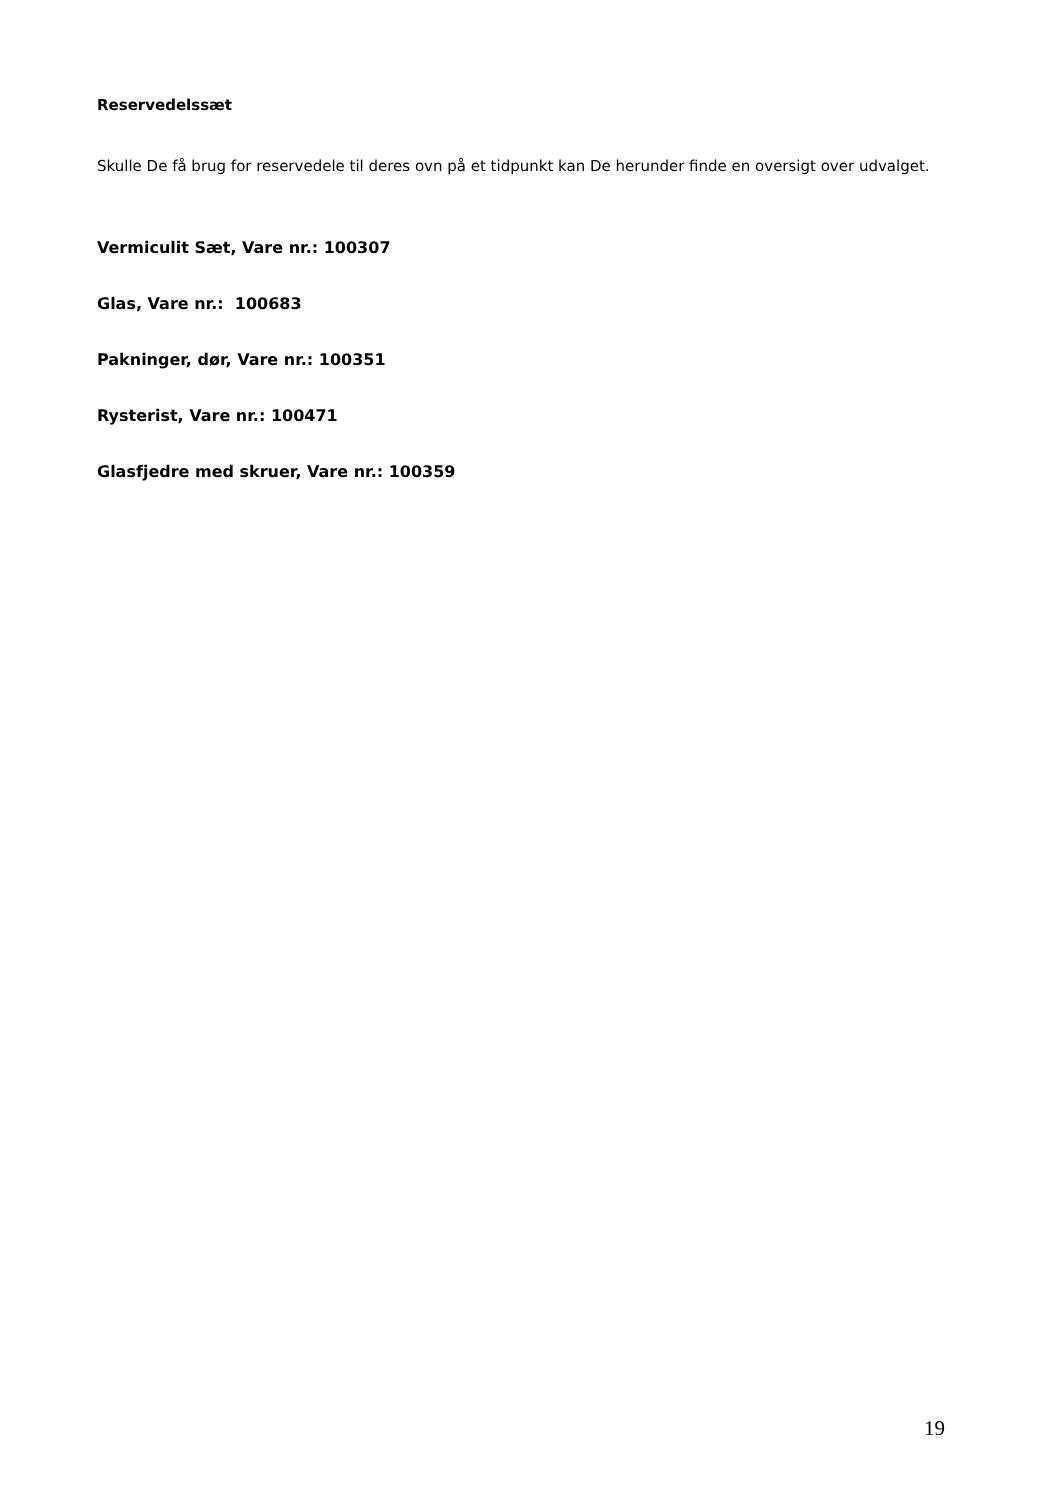Reservedelssæt
Skulle De få brug for reservedele til deres ovn på et tidpunkt kan De herunder finde en oversigt over udvalget.
Vermiculit Sæt, Vare nr.: 100307
Glas, Vare nr.: 100683
Pakninger, dør, Vare nr.: 100351
Rysterist, Vare nr.: 100471
Glasfjedre med skruer, Vare nr.: 100359
19